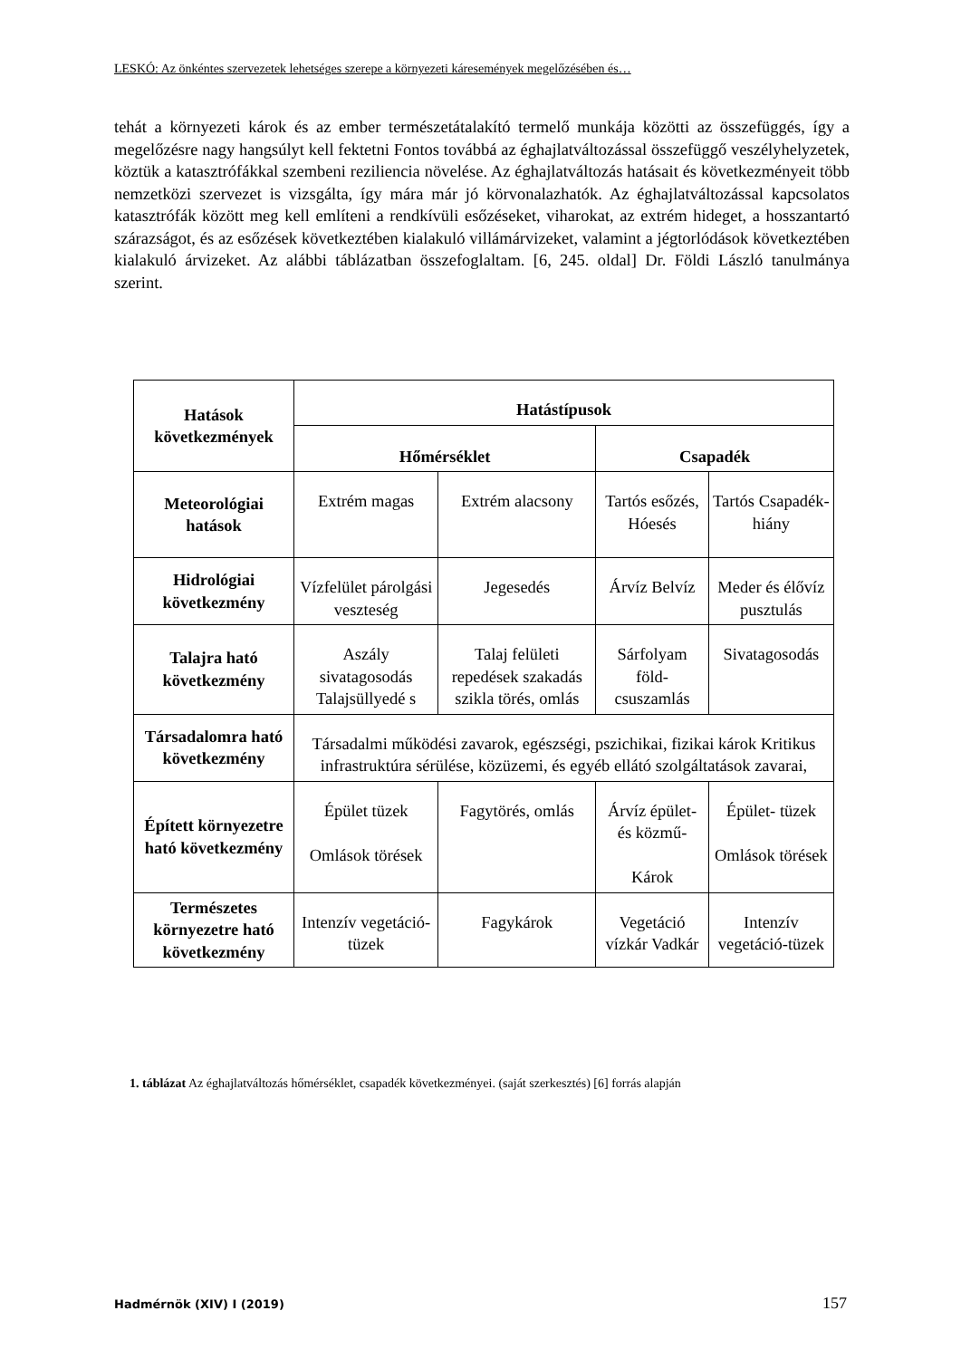LESKÓ: Az önkéntes szervezetek lehetséges szerepe a környezeti káresemények megelőzésében és…
tehát a környezeti károk és az ember természetátalakító termelő munkája közötti az összefüggés, így a megelőzésre nagy hangsúlyt kell fektetni Fontos továbbá az éghajlatváltozással összefüggő veszélyhelyzetek, köztük a katasztrófákkal szembeni reziliencia növelése. Az éghajlatváltozás hatásait és következményeit több nemzetközi szervezet is vizsgálta, így mára már jó körvonalazhatók. Az éghajlatváltozással kapcsolatos katasztrófák között meg kell említeni a rendkívüli esőzéseket, viharokat, az extrém hideget, a hosszantartó szárazságot, és az esőzések következtében kialakuló villámárvizeket, valamint a jégtorlódások következtében kialakuló árvizeket. Az alábbi táblázatban összefoglaltam. [6, 245. oldal] Dr. Földi László tanulmánya szerint.
| Hatások következmények | Hatástípusok | | | |
| --- | --- | --- | --- | --- |
| | Hőmérséklet | | Csapadék | |
| Meteorológiai hatások | Extrém magas | Extrém alacsony | Tartós esőzés, Hóesés | Tartós Csapadék-hiány |
| Hidrológiai következmény | Vízfelület párolgási veszteség | Jegesedés | Árvíz Belvíz | Meder és élővíz pusztulás |
| Talajra ható következmény | Aszály sivatagosodás Talajsüllyedé s | Talaj felületi repedések szakadás szikla törés, omlás | Sárfolyam föld-csuszamlás | Sivatagosodás |
| Társadalomra ható következmény | Társadalmi működési zavarok, egészségi, pszichikai, fizikai károk Kritikus infrastruktúra sérülése, közüzemi, és egyéb ellátó szolgáltatások zavarai, | | | |
| Épített környezetre ható következmény | Épület tüzek Omlások törések | Fagytörés, omlás | Árvíz épület- és közmű- Károk | Épület- tüzek Omlások törések |
| Természetes környezetre ható következmény | Intenzív vegetáció-tüzek | Fagykárok | Vegetáció vízkár Vadkár | Intenzív vegetáció-tüzek |
1. táblázat Az éghajlatváltozás hőmérséklet, csapadék következményei. (saját szerkesztés) [6] forrás alapján
Hadmérnök (XIV) I (2019) 157